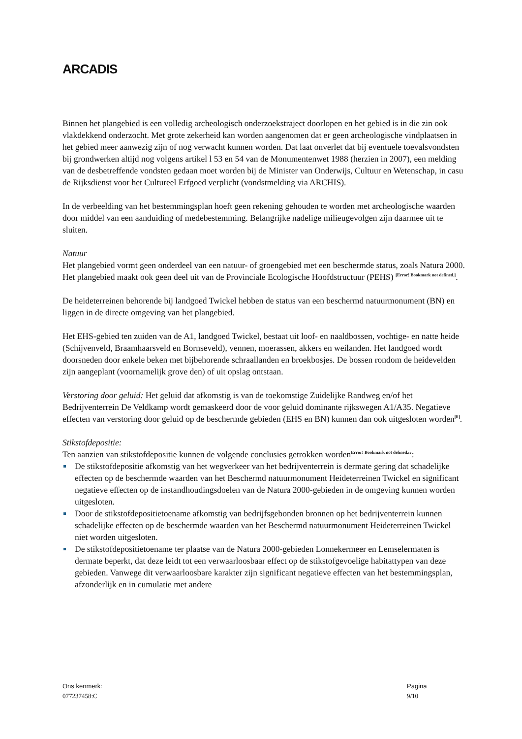ARCADIS
Binnen het plangebied is een volledig archeologisch onderzoekstraject doorlopen en het gebied is in die zin ook vlakdekkend onderzocht. Met grote zekerheid kan worden aangenomen dat er geen archeologische vindplaatsen in het gebied meer aanwezig zijn of nog verwacht kunnen worden. Dat laat onverlet dat bij eventuele toevalsvondsten bij grondwerken altijd nog volgens artikel l 53 en 54 van de Monumentenwet 1988 (herzien in 2007), een melding van de desbetreffende vondsten gedaan moet worden bij de Minister van Onderwijs, Cultuur en Wetenschap, in casu de Rijksdienst voor het Cultureel Erfgoed verplicht (vondstmelding via ARCHIS).
In de verbeelding van het bestemmingsplan hoeft geen rekening gehouden te worden met archeologische waarden door middel van een aanduiding of medebestemming. Belangrijke nadelige milieugevolgen zijn daarmee uit te sluiten.
Natuur
Het plangebied vormt geen onderdeel van een natuur- of groengebied met een beschermde status, zoals Natura 2000. Het plangebied maakt ook geen deel uit van de Provinciale Ecologische Hoofdstructuur (PEHS) <sup>[Error! Bookmark not defined.]</sup>.
De heideterreinen behorende bij landgoed Twickel hebben de status van een beschermd natuurmonument (BN) en liggen in de directe omgeving van het plangebied.
Het EHS-gebied ten zuiden van de A1, landgoed Twickel, bestaat uit loof- en naaldbossen, vochtige- en natte heide (Schijvenveld, Braamhaarsveld en Bornseveld), vennen, moerassen, akkers en weilanden. Het landgoed wordt doorsneden door enkele beken met bijbehorende schraallanden en broekbosjes. De bossen rondom de heidevelden zijn aangeplant (voornamelijk grove den) of uit opslag ontstaan.
Verstoring door geluid: Het geluid dat afkomstig is van de toekomstige Zuidelijke Randweg en/of het Bedrijventerrein De Veldkamp wordt gemaskeerd door de voor geluid dominante rijkswegen A1/A35. Negatieve effecten van verstoring door geluid op de beschermde gebieden (EHS en BN) kunnen dan ook uitgesloten worden<sup>[ii]</sup>.
Stikstofdepositie:
Ten aanzien van stikstofdepositie kunnen de volgende conclusies getrokken worden<sup>Error! Bookmark not defined.iv</sup>:
De stikstofdepositie afkomstig van het wegverkeer van het bedrijventerrein is dermate gering dat schadelijke effecten op de beschermde waarden van het Beschermd natuurmonument Heideterreinen Twickel en significant negatieve effecten op de instandhoudingsdoelen van de Natura 2000-gebieden in de omgeving kunnen worden uitgesloten.
Door de stikstofdepositietoename afkomstig van bedrijfsgebonden bronnen op het bedrijventerrein kunnen schadelijke effecten op de beschermde waarden van het Beschermd natuurmonument Heideterreinen Twickel niet worden uitgesloten.
De stikstofdepositietoename ter plaatse van de Natura 2000-gebieden Lonnekermeer en Lemselermaten is dermate beperkt, dat deze leidt tot een verwaarloosbaar effect op de stikstofgevoelige habitattypen van deze gebieden. Vanwege dit verwaarloosbare karakter zijn significant negatieve effecten van het bestemmingsplan, afzonderlijk en in cumulatie met andere
Ons kenmerk:
077237458:C
Pagina
9/10